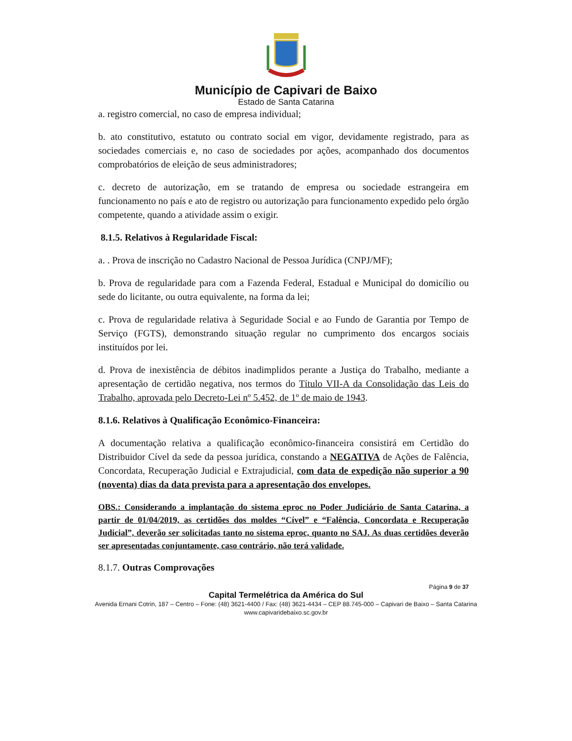Município de Capivari de Baixo
Estado de Santa Catarina
a. registro comercial, no caso de empresa individual;
b. ato constitutivo, estatuto ou contrato social em vigor, devidamente registrado, para as sociedades comerciais e, no caso de sociedades por ações, acompanhado dos documentos comprobatórios de eleição de seus administradores;
c. decreto de autorização, em se tratando de empresa ou sociedade estrangeira em funcionamento no país e ato de registro ou autorização para funcionamento expedido pelo órgão competente, quando a atividade assim o exigir.
8.1.5. Relativos à Regularidade Fiscal:
a. . Prova de inscrição no Cadastro Nacional de Pessoa Jurídica (CNPJ/MF);
b. Prova de regularidade para com a Fazenda Federal, Estadual e Municipal do domicílio ou sede do licitante, ou outra equivalente, na forma da lei;
c. Prova de regularidade relativa à Seguridade Social e ao Fundo de Garantia por Tempo de Serviço (FGTS), demonstrando situação regular no cumprimento dos encargos sociais instituídos por lei.
d. Prova de inexistência de débitos inadimplidos perante a Justiça do Trabalho, mediante a apresentação de certidão negativa, nos termos do Título VII-A da Consolidação das Leis do Trabalho, aprovada pelo Decreto-Lei nº 5.452, de 1º de maio de 1943.
8.1.6. Relativos à Qualificação Econômico-Financeira:
A documentação relativa a qualificação econômico-financeira consistirá em Certidão do Distribuidor Cível da sede da pessoa jurídica, constando a NEGATIVA de Ações de Falência, Concordata, Recuperação Judicial e Extrajudicial, com data de expedição não superior a 90 (noventa) dias da data prevista para a apresentação dos envelopes.
OBS.: Considerando a implantação do sistema eproc no Poder Judiciário de Santa Catarina, a partir de 01/04/2019, as certidões dos moldes “Cível” e “Falência, Concordata e Recuperação Judicial”, deverão ser solicitadas tanto no sistema eproc, quanto no SAJ. As duas certidões deverão ser apresentadas conjuntamente, caso contrário, não terá validade.
8.1.7. Outras Comprovações
Página 9 de 37
Capital Termelétrica da América do Sul
Avenida Ernani Cotrin, 187 – Centro – Fone: (48) 3621-4400 / Fax: (48) 3621-4434 – CEP 88.745-000 – Capivari de Baixo – Santa Catarina
www.capivaridebaixo.sc.gov.br